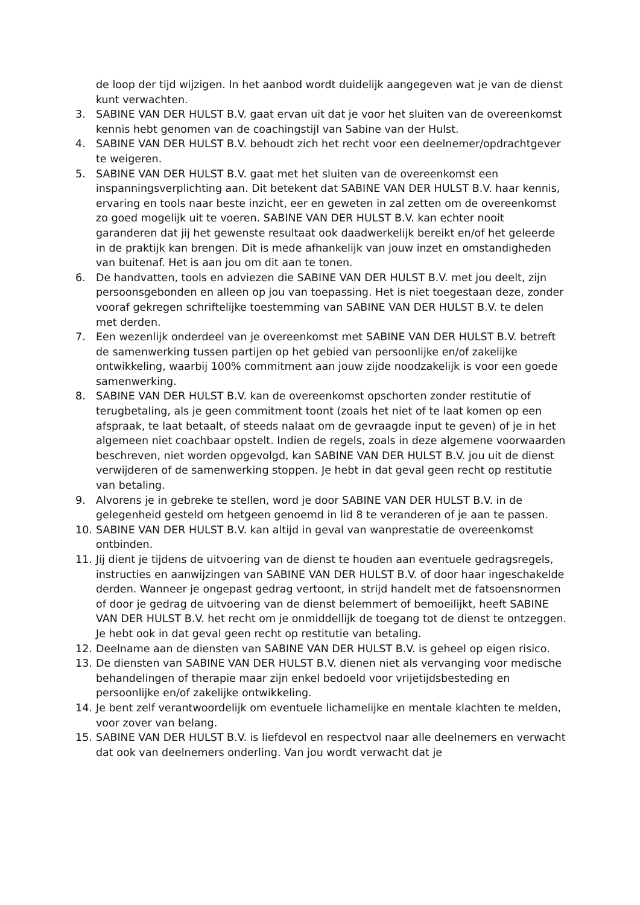de loop der tijd wijzigen. In het aanbod wordt duidelijk aangegeven wat je van de dienst kunt verwachten.
3. SABINE VAN DER HULST B.V. gaat ervan uit dat je voor het sluiten van de overeenkomst kennis hebt genomen van de coachingstijl van Sabine van der Hulst.
4. SABINE VAN DER HULST B.V. behoudt zich het recht voor een deelnemer/opdrachtgever te weigeren.
5. SABINE VAN DER HULST B.V. gaat met het sluiten van de overeenkomst een inspanningsverplichting aan. Dit betekent dat SABINE VAN DER HULST B.V. haar kennis, ervaring en tools naar beste inzicht, eer en geweten in zal zetten om de overeenkomst zo goed mogelijk uit te voeren. SABINE VAN DER HULST B.V. kan echter nooit garanderen dat jij het gewenste resultaat ook daadwerkelijk bereikt en/of het geleerde in de praktijk kan brengen. Dit is mede afhankelijk van jouw inzet en omstandigheden van buitenaf. Het is aan jou om dit aan te tonen.
6. De handvatten, tools en adviezen die SABINE VAN DER HULST B.V. met jou deelt, zijn persoonsgebonden en alleen op jou van toepassing. Het is niet toegestaan deze, zonder vooraf gekregen schriftelijke toestemming van SABINE VAN DER HULST B.V. te delen met derden.
7. Een wezenlijk onderdeel van je overeenkomst met SABINE VAN DER HULST B.V. betreft de samenwerking tussen partijen op het gebied van persoonlijke en/of zakelijke ontwikkeling, waarbij 100% commitment aan jouw zijde noodzakelijk is voor een goede samenwerking.
8. SABINE VAN DER HULST B.V. kan de overeenkomst opschorten zonder restitutie of terugbetaling, als je geen commitment toont (zoals het niet of te laat komen op een afspraak, te laat betaalt, of steeds nalaat om de gevraagde input te geven) of je in het algemeen niet coachbaar opstelt. Indien de regels, zoals in deze algemene voorwaarden beschreven, niet worden opgevolgd, kan SABINE VAN DER HULST B.V. jou uit de dienst verwijderen of de samenwerking stoppen. Je hebt in dat geval geen recht op restitutie van betaling.
9. Alvorens je in gebreke te stellen, word je door SABINE VAN DER HULST B.V. in de gelegenheid gesteld om hetgeen genoemd in lid 8 te veranderen of je aan te passen.
10. SABINE VAN DER HULST B.V. kan altijd in geval van wanprestatie de overeenkomst ontbinden.
11. Jij dient je tijdens de uitvoering van de dienst te houden aan eventuele gedragsregels, instructies en aanwijzingen van SABINE VAN DER HULST B.V. of door haar ingeschakelde derden. Wanneer je ongepast gedrag vertoont, in strijd handelt met de fatsoensnormen of door je gedrag de uitvoering van de dienst belemmert of bemoeilijkt, heeft SABINE VAN DER HULST B.V. het recht om je onmiddellijk de toegang tot de dienst te ontzeggen. Je hebt ook in dat geval geen recht op restitutie van betaling.
12. Deelname aan de diensten van SABINE VAN DER HULST B.V. is geheel op eigen risico.
13. De diensten van SABINE VAN DER HULST B.V. dienen niet als vervanging voor medische behandelingen of therapie maar zijn enkel bedoeld voor vrijetijdsbesteding en persoonlijke en/of zakelijke ontwikkeling.
14. Je bent zelf verantwoordelijk om eventuele lichamelijke en mentale klachten te melden, voor zover van belang.
15. SABINE VAN DER HULST B.V. is liefdevol en respectvol naar alle deelnemers en verwacht dat ook van deelnemers onderling. Van jou wordt verwacht dat je